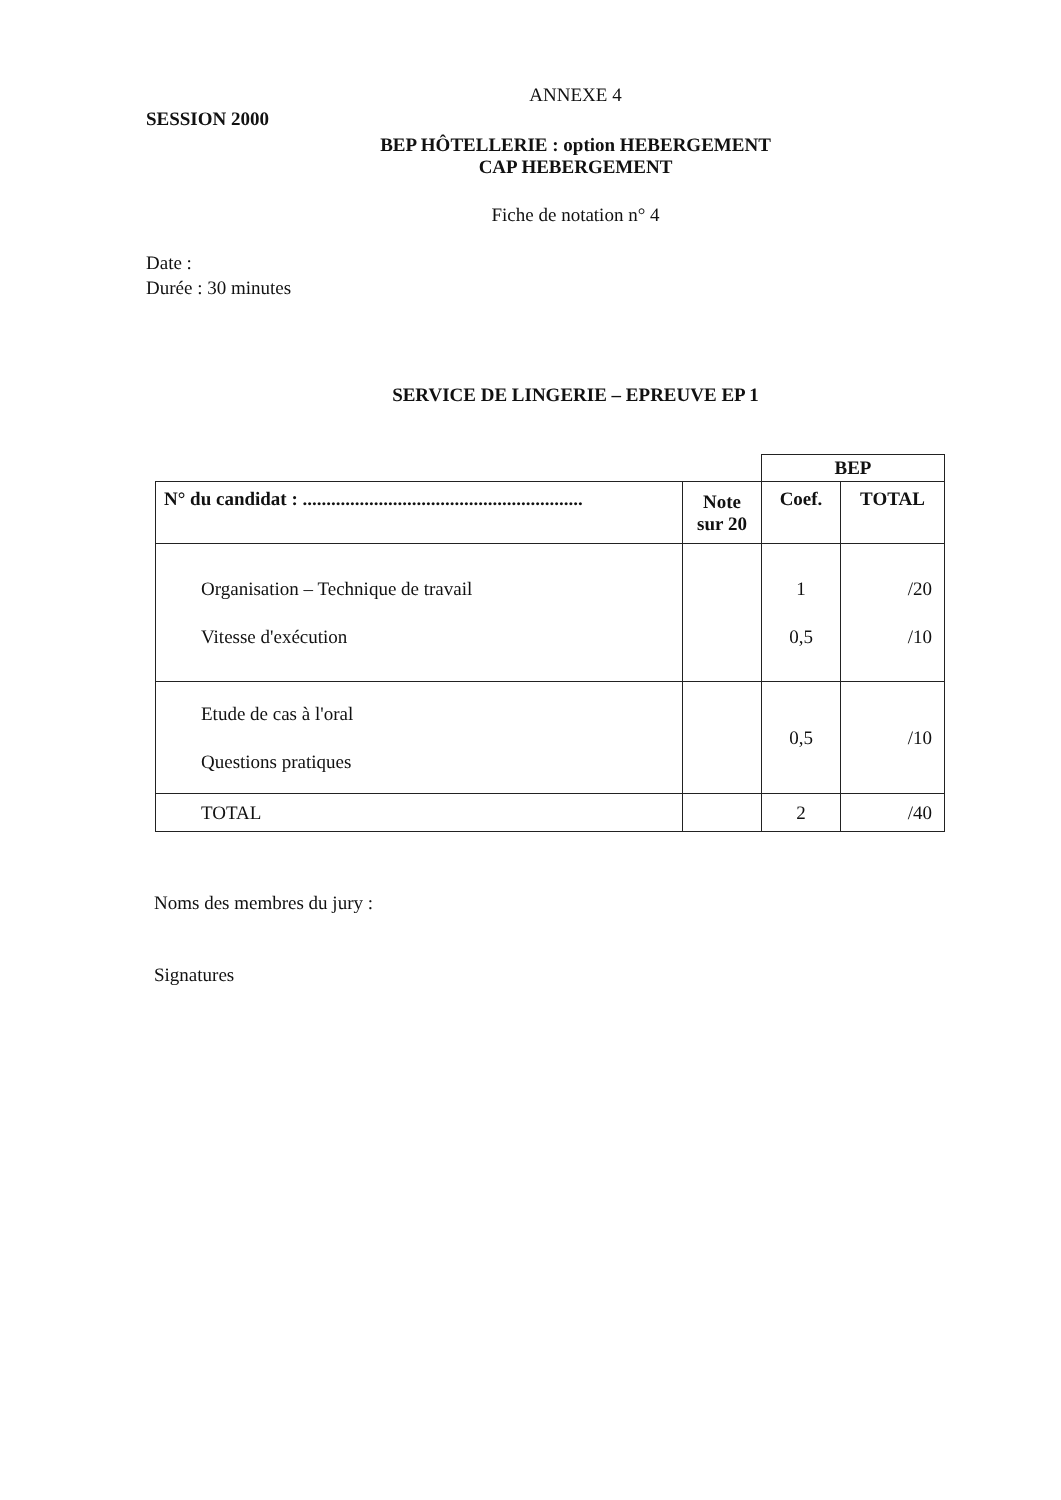ANNEXE 4
SESSION 2000
BEP HÔTELLERIE : option HEBERGEMENT
CAP HEBERGEMENT
Fiche de notation n° 4
Date :
Durée : 30 minutes
SERVICE DE LINGERIE – EPREUVE EP 1
| | | BEP | |
| N° du candidat : ........................................................... | Note sur 20 | Coef. | TOTAL |
| Organisation – Technique de travail Vitesse d'exécution | | 1 0,5 | /20 /10 |
| Etude de cas à l'oral Questions pratiques | | 0,5 | /10 |
| TOTAL | | 2 | /40 |
Noms des membres du jury :
Signatures